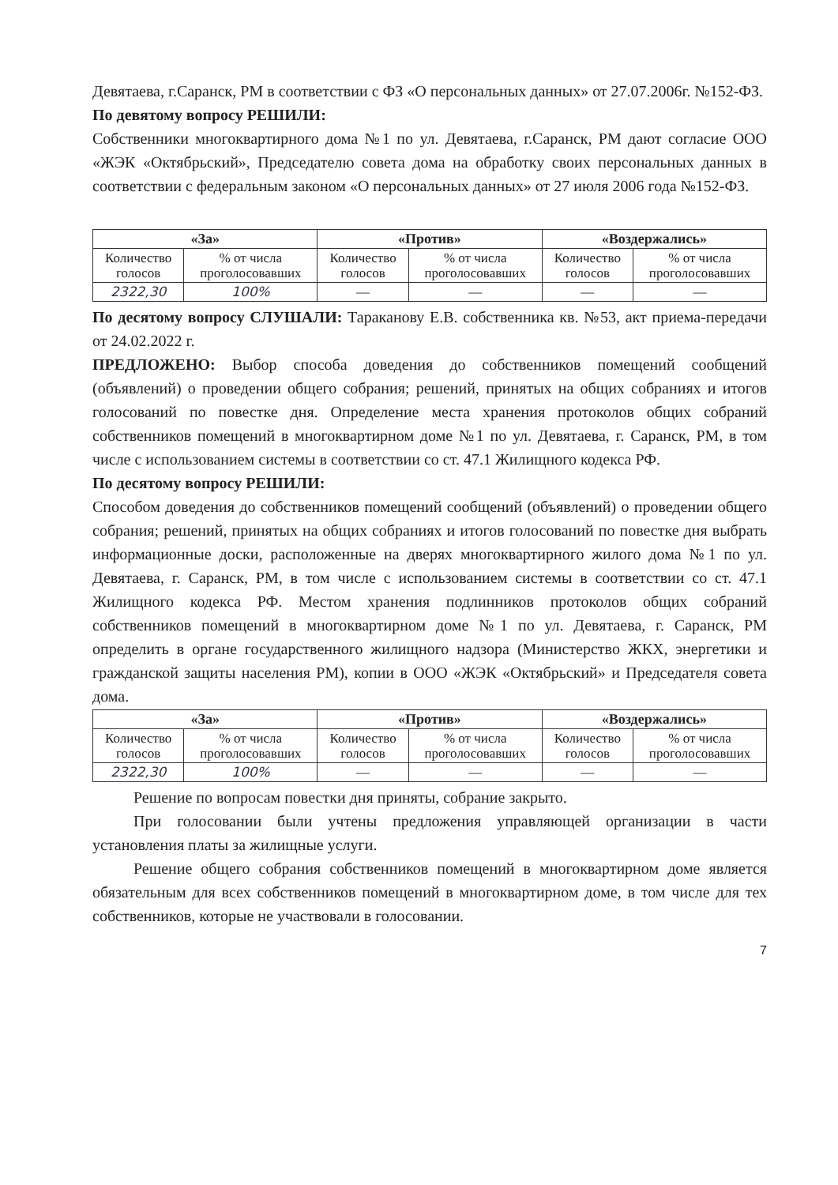Девятаева, г.Саранск, РМ в соответствии с ФЗ «О персональных данных» от 27.07.2006г. №152-ФЗ.
По девятому вопросу РЕШИЛИ:
Собственники многоквартирного дома №1 по ул. Девятаева, г.Саранск, РМ дают согласие ООО «ЖЭК «Октябрьский», Председателю совета дома на обработку своих персональных данных в соответствии с федеральным законом «О персональных данных» от 27 июля 2006 года №152-ФЗ.
| «За» | | «Против» | | «Воздержались» | |
| --- | --- | --- | --- | --- | --- |
| Количество голосов | % от числа проголосовавших | Количество голосов | % от числа проголосовавших | Количество голосов | % от числа проголосовавших |
| 2322,30 | 100% | — | — | — | — |
По десятому вопросу СЛУШАЛИ: Тараканову Е.В. собственника кв. №53, акт приема-передачи от 24.02.2022 г.
ПРЕДЛОЖЕНО: Выбор способа доведения до собственников помещений сообщений (объявлений) о проведении общего собрания; решений, принятых на общих собраниях и итогов голосований по повестке дня. Определение места хранения протоколов общих собраний собственников помещений в многоквартирном доме №1 по ул. Девятаева, г. Саранск, РМ, в том числе с использованием системы в соответствии со ст. 47.1 Жилищного кодекса РФ.
По десятому вопросу РЕШИЛИ:
Способом доведения до собственников помещений сообщений (объявлений) о проведении общего собрания; решений, принятых на общих собраниях и итогов голосований по повестке дня выбрать информационные доски, расположенные на дверях многоквартирного жилого дома №1 по ул. Девятаева, г. Саранск, РМ, в том числе с использованием системы в соответствии со ст. 47.1 Жилищного кодекса РФ. Местом хранения подлинников протоколов общих собраний собственников помещений в многоквартирном доме №1 по ул. Девятаева, г. Саранск, РМ определить в органе государственного жилищного надзора (Министерство ЖКХ, энергетики и гражданской защиты населения РМ), копии в ООО «ЖЭК «Октябрьский» и Председателя совета дома.
| «За» | | «Против» | | «Воздержались» | |
| --- | --- | --- | --- | --- | --- |
| Количество голосов | % от числа проголосовавших | Количество голосов | % от числа проголосовавших | Количество голосов | % от числа проголосовавших |
| 2322,30 | 100% | — | — | — | — |
Решение по вопросам повестки дня приняты, собрание закрыто.
При голосовании были учтены предложения управляющей организации в части установления платы за жилищные услуги.
Решение общего собрания собственников помещений в многоквартирном доме является обязательным для всех собственников помещений в многоквартирном доме, в том числе для тех собственников, которые не участвовали в голосовании.
7